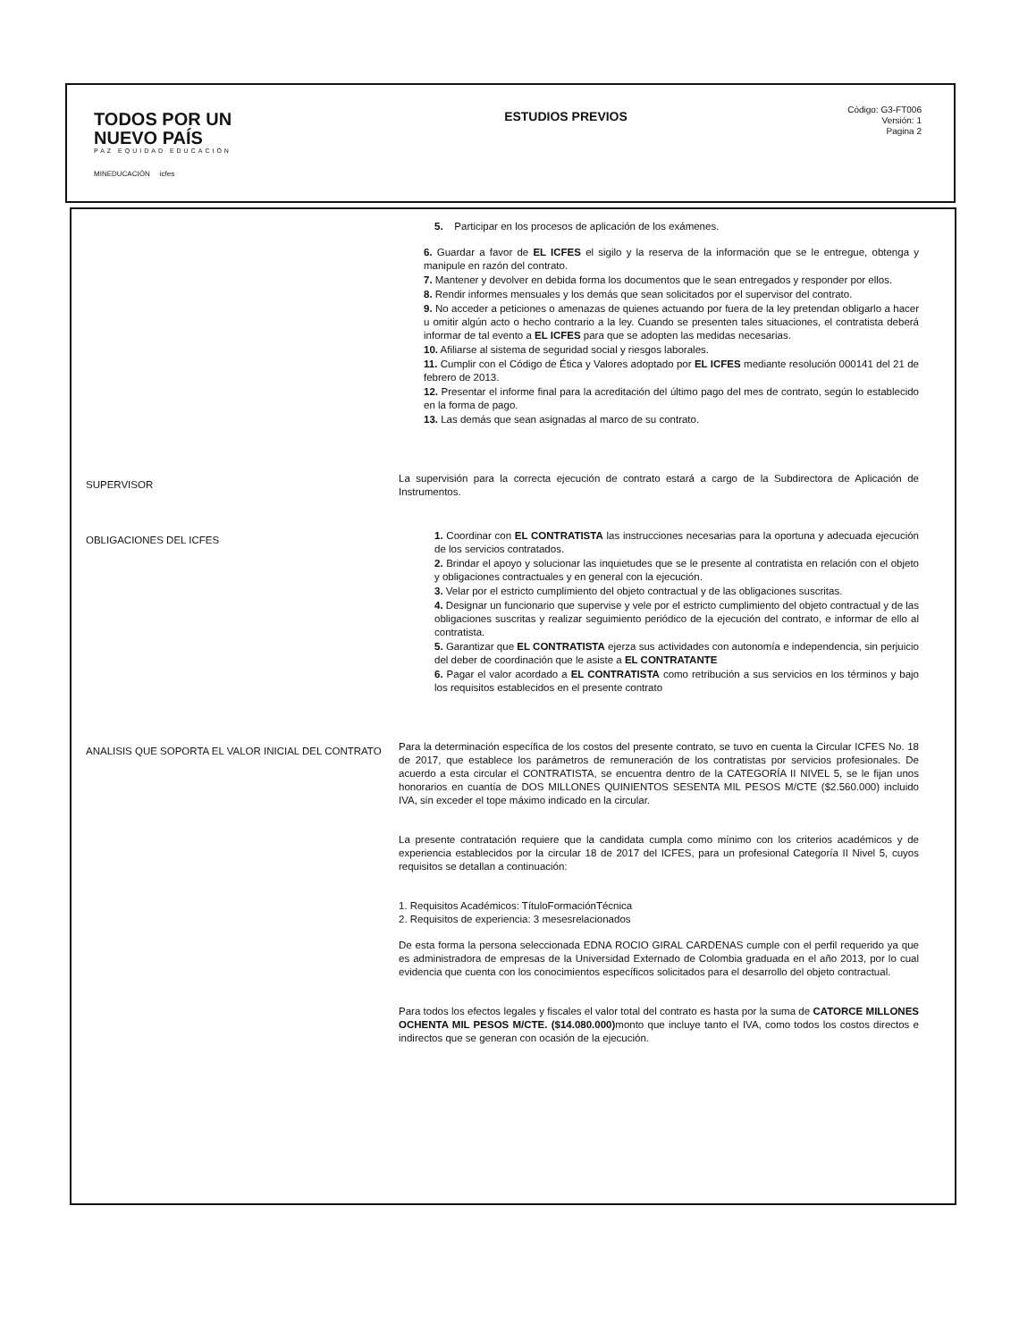TODOS POR UN
NUEVO PAÍS
PAZ EQUIDAD EDUCACIÓN
MINEDUCACIÓN icfes
ESTUDIOS PREVIOS
Código: G3-FT006
Versión: 1
Pagina 2
| | 5. Participar en los procesos de aplicación de los exámenes. 6. Guardar a favor de EL ICFES el sigilo y la reserva de la información que se le entregue, obtenga y manipule en razón del contrato. 7. Mantener y devolver en debida forma los documentos que le sean entregados y responder por ellos. 8. Rendir informes mensuales y los demás que sean solicitados por el supervisor del contrato. 9. No acceder a peticiones o amenazas de quienes actuando por fuera de la ley pretendan obligarlo a hacer u omitir algún acto o hecho contrario a la ley. Cuando se presenten tales situaciones, el contratista deberá informar de tal evento a EL ICFES para que se adopten las medidas necesarias. 10. Afiliarse al sistema de seguridad social y riesgos laborales. 11. Cumplir con el Código de Ética y Valores adoptado por EL ICFES mediante resolución 000141 del 21 de febrero de 2013. 12. Presentar el informe final para la acreditación del último pago del mes de contrato, según lo establecido en la forma de pago. 13. Las demás que sean asignadas al marco de su contrato. |
| SUPERVISOR | La supervisión para la correcta ejecución de contrato estará a cargo de la Subdirectora de Aplicación de Instrumentos. |
| OBLIGACIONES DEL ICFES | 1. Coordinar con EL CONTRATISTA las instrucciones necesarias para la oportuna y adecuada ejecución de los servicios contratados. 2. Brindar el apoyo y solucionar las inquietudes que se le presente al contratista en relación con el objeto y obligaciones contractuales y en general con la ejecución. 3. Velar por el estricto cumplimiento del objeto contractual y de las obligaciones suscritas. 4. Designar un funcionario que supervise y vele por el estricto cumplimiento del objeto contractual y de las obligaciones suscritas y realizar seguimiento periódico de la ejecución del contrato, e informar de ello al contratista. 5. Garantizar que EL CONTRATISTA ejerza sus actividades con autonomía e independencia, sin perjuicio del deber de coordinación que le asiste a EL CONTRATANTE 6. Pagar el valor acordado a EL CONTRATISTA como retribución a sus servicios en los términos y bajo los requisitos establecidos en el presente contrato |
| ANALISIS QUE SOPORTA EL VALOR INICIAL DEL CONTRATO | Para la determinación específica de los costos del presente contrato, se tuvo en cuenta la Circular ICFES No. 18 de 2017, que establece los parámetros de remuneración de los contratistas por servicios profesionales. De acuerdo a esta circular el CONTRATISTA, se encuentra dentro de la CATEGORÍA II NIVEL 5, se le fijan unos honorarios en cuantía de DOS MILLONES QUINIENTOS SESENTA MIL PESOS M/CTE ($2.560.000) incluido IVA, sin exceder el tope máximo indicado en la circular. La presente contratación requiere que la candidata cumpla como mínimo con los criterios académicos y de experiencia establecidos por la circular 18 de 2017 del ICFES, para un profesional Categoría II Nivel 5, cuyos requisitos se detallan a continuación: 1. Requisitos Académicos: TítuloFormaciónTécnica 2. Requisitos de experiencia: 3 mesesrelacionados De esta forma la persona seleccionada EDNA ROCIO GIRAL CARDENAS cumple con el perfil requerido ya que es administradora de empresas de la Universidad Externado de Colombia graduada en el año 2013, por lo cual evidencia que cuenta con los conocimientos específicos solicitados para el desarrollo del objeto contractual. Para todos los efectos legales y fiscales el valor total del contrato es hasta por la suma de CATORCE MILLONES OCHENTA MIL PESOS M/CTE. ($14.080.000) monto que incluye tanto el IVA, como todos los costos directos e indirectos que se generan con ocasión de la ejecución. |